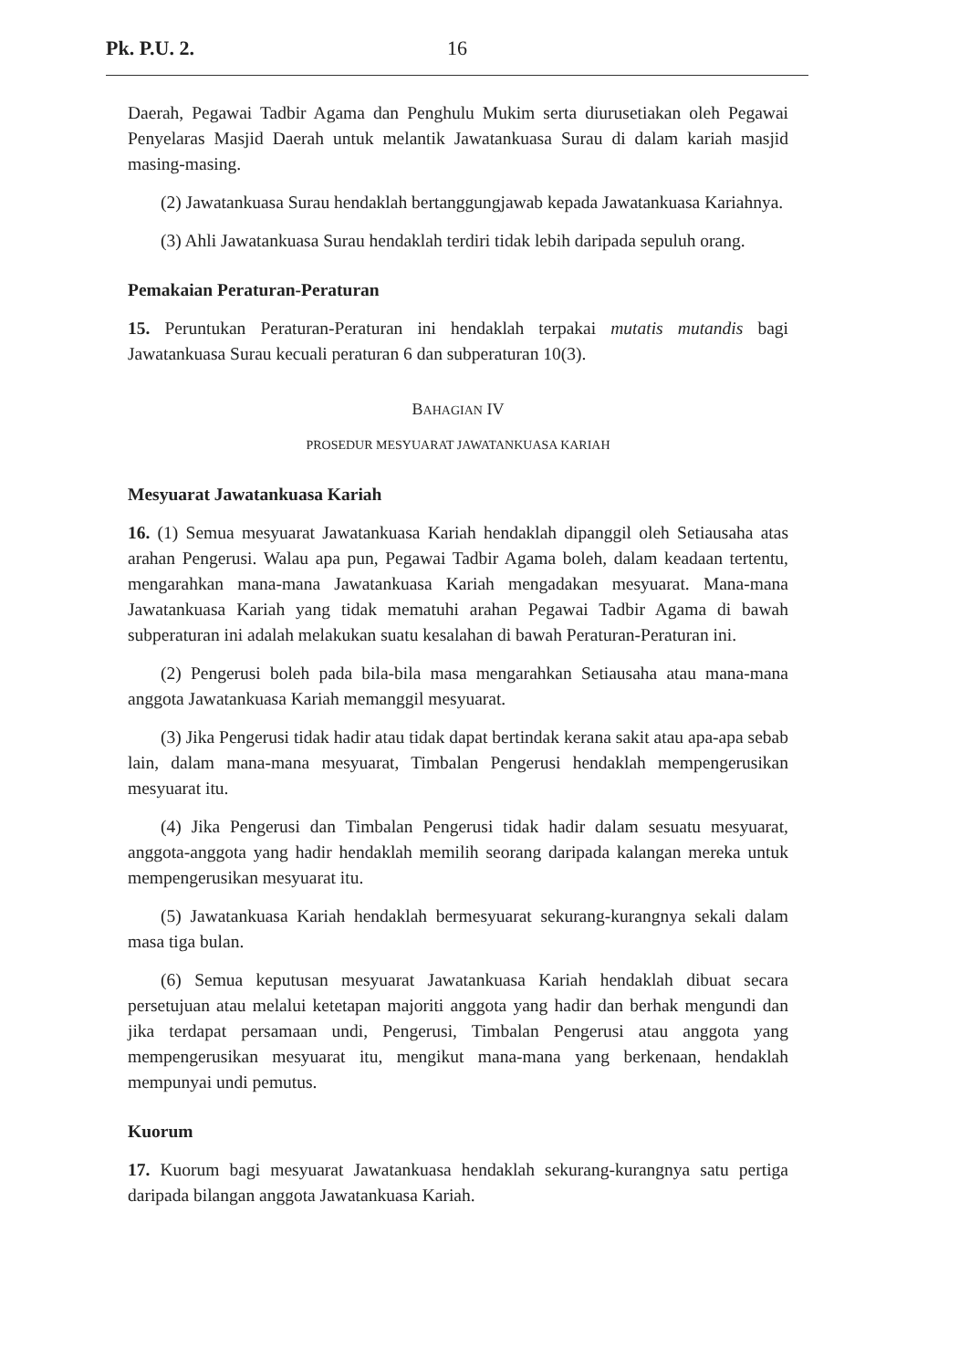Pk. P.U. 2. 16
Daerah, Pegawai Tadbir Agama dan Penghulu Mukim serta diurusetiakan oleh Pegawai Penyelaras Masjid Daerah untuk melantik Jawatankuasa Surau di dalam kariah masjid masing-masing.
(2) Jawatankuasa Surau hendaklah bertanggungjawab kepada Jawatankuasa Kariahnya.
(3) Ahli Jawatankuasa Surau hendaklah terdiri tidak lebih daripada sepuluh orang.
Pemakaian Peraturan-Peraturan
15. Peruntukan Peraturan-Peraturan ini hendaklah terpakai mutatis mutandis bagi Jawatankuasa Surau kecuali peraturan 6 dan subperaturan 10(3).
BAHAGIAN IV
PROSEDUR MESYUARAT JAWATANKUASA KARIAH
Mesyuarat Jawatankuasa Kariah
16. (1) Semua mesyuarat Jawatankuasa Kariah hendaklah dipanggil oleh Setiausaha atas arahan Pengerusi. Walau apa pun, Pegawai Tadbir Agama boleh, dalam keadaan tertentu, mengarahkan mana-mana Jawatankuasa Kariah mengadakan mesyuarat. Mana-mana Jawatankuasa Kariah yang tidak mematuhi arahan Pegawai Tadbir Agama di bawah subperaturan ini adalah melakukan suatu kesalahan di bawah Peraturan-Peraturan ini.
(2) Pengerusi boleh pada bila-bila masa mengarahkan Setiausaha atau mana-mana anggota Jawatankuasa Kariah memanggil mesyuarat.
(3) Jika Pengerusi tidak hadir atau tidak dapat bertindak kerana sakit atau apa-apa sebab lain, dalam mana-mana mesyuarat, Timbalan Pengerusi hendaklah mempengerusikan mesyuarat itu.
(4) Jika Pengerusi dan Timbalan Pengerusi tidak hadir dalam sesuatu mesyuarat, anggota-anggota yang hadir hendaklah memilih seorang daripada kalangan mereka untuk mempengerusikan mesyuarat itu.
(5) Jawatankuasa Kariah hendaklah bermesyuarat sekurang-kurangnya sekali dalam masa tiga bulan.
(6) Semua keputusan mesyuarat Jawatankuasa Kariah hendaklah dibuat secara persetujuan atau melalui ketetapan majoriti anggota yang hadir dan berhak mengundi dan jika terdapat persamaan undi, Pengerusi, Timbalan Pengerusi atau anggota yang mempengerusikan mesyuarat itu, mengikut mana-mana yang berkenaan, hendaklah mempunyai undi pemutus.
Kuorum
17. Kuorum bagi mesyuarat Jawatankuasa hendaklah sekurang-kurangnya satu pertiga daripada bilangan anggota Jawatankuasa Kariah.